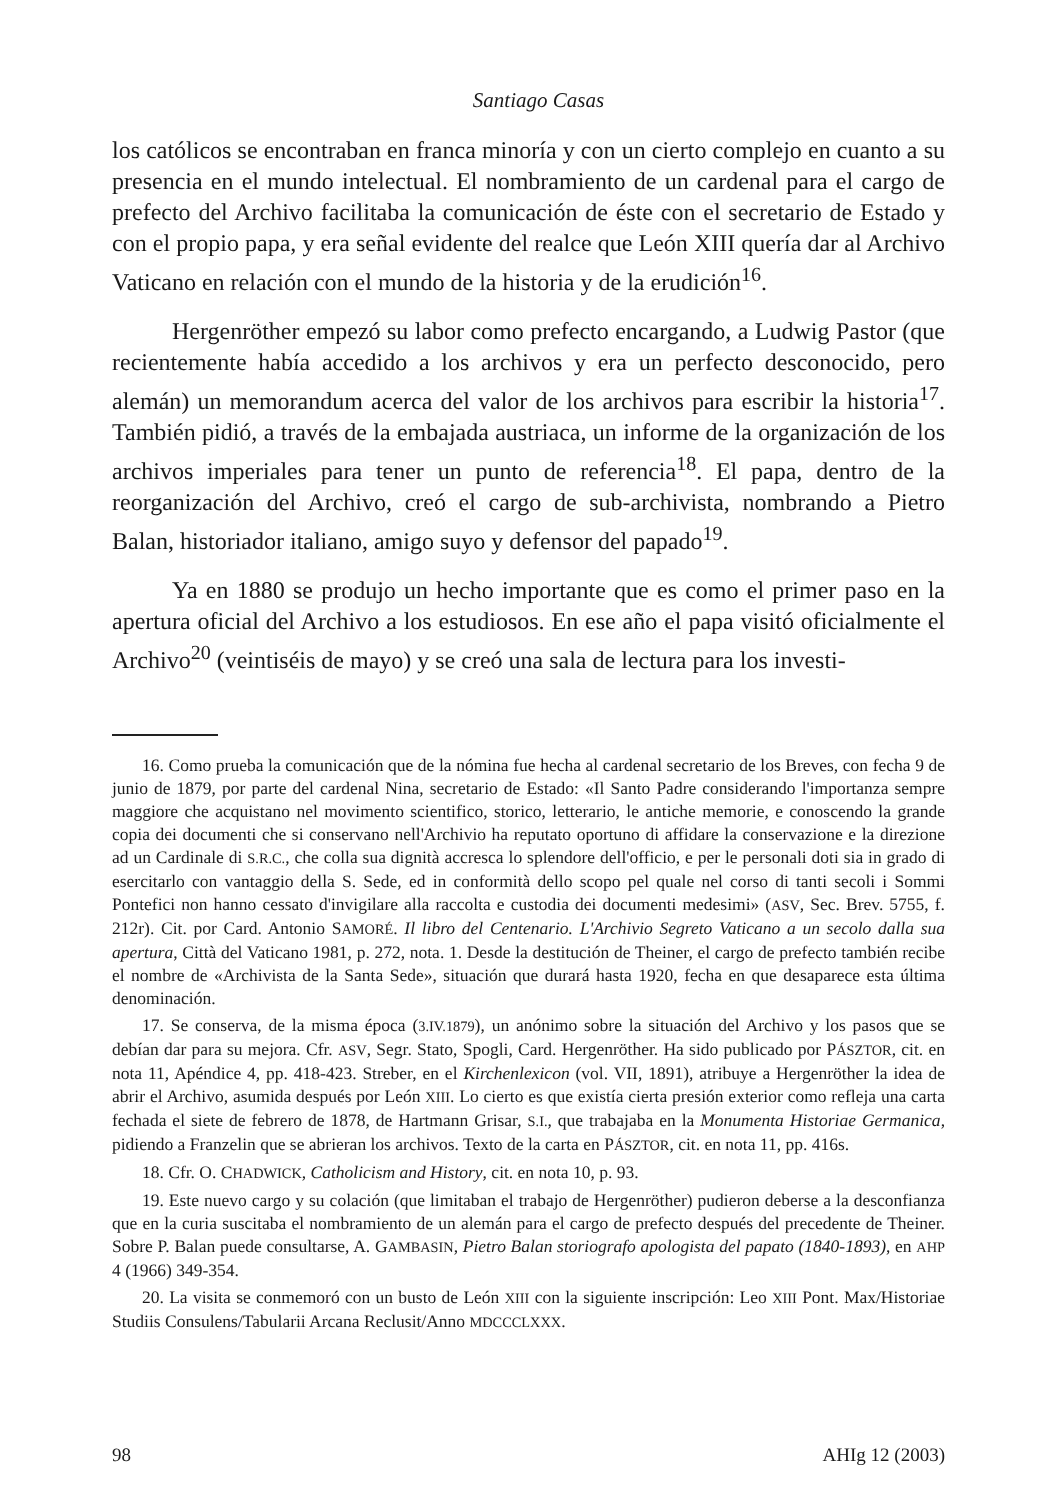Santiago Casas
los católicos se encontraban en franca minoría y con un cierto complejo en cuanto a su presencia en el mundo intelectual. El nombramiento de un cardenal para el cargo de prefecto del Archivo facilitaba la comunicación de éste con el secretario de Estado y con el propio papa, y era señal evidente del realce que León XIII quería dar al Archivo Vaticano en relación con el mundo de la historia y de la erudición<sup>16</sup>.
Hergenröther empezó su labor como prefecto encargando, a Ludwig Pastor (que recientemente había accedido a los archivos y era un perfecto desconocido, pero alemán) un memorandum acerca del valor de los archivos para escribir la historia<sup>17</sup>. También pidió, a través de la embajada austriaca, un informe de la organización de los archivos imperiales para tener un punto de referencia<sup>18</sup>. El papa, dentro de la reorganización del Archivo, creó el cargo de sub-archivista, nombrando a Pietro Balan, historiador italiano, amigo suyo y defensor del papado<sup>19</sup>.
Ya en 1880 se produjo un hecho importante que es como el primer paso en la apertura oficial del Archivo a los estudiosos. En ese año el papa visitó oficialmente el Archivo<sup>20</sup> (veintiséis de mayo) y se creó una sala de lectura para los investi-
16. Como prueba la comunicación que de la nómina fue hecha al cardenal secretario de los Breves, con fecha 9 de junio de 1879, por parte del cardenal Nina, secretario de Estado: «Il Santo Padre considerando l'importanza sempre maggiore che acquistano nel movimento scientifico, storico, letterario, le antiche memorie, e conoscendo la grande copia dei documenti che si conservano nell'Archivio ha reputato oportuno di affidare la conservazione e la direzione ad un Cardinale di S.R.C., che colla sua dignità accresca lo splendore dell'officio, e per le personali doti sia in grado di esercitarlo con vantaggio della S. Sede, ed in conformità dello scopo pel quale nel corso di tanti secoli i Sommi Pontefici non hanno cessato d'invigilare alla raccolta e custodia dei documenti medesimi» (ASV, Sec. Brev. 5755, f. 212r). Cit. por Card. Antonio SAMORÉ. Il libro del Centenario. L'Archivio Segreto Vaticano a un secolo dalla sua apertura, Città del Vaticano 1981, p. 272, nota. 1. Desde la destitución de Theiner, el cargo de prefecto también recibe el nombre de «Archivista de la Santa Sede», situación que durará hasta 1920, fecha en que desaparece esta última denominación.
17. Se conserva, de la misma época (3.IV.1879), un anónimo sobre la situación del Archivo y los pasos que se debían dar para su mejora. Cfr. ASV, Segr. Stato, Spogli, Card. Hergenröther. Ha sido publicado por PÁSZTOR, cit. en nota 11, Apéndice 4, pp. 418-423. Streber, en el Kirchenlexicon (vol. VII, 1891), atribuye a Hergenröther la idea de abrir el Archivo, asumida después por León XIII. Lo cierto es que existía cierta presión exterior como refleja una carta fechada el siete de febrero de 1878, de Hartmann Grisar, S.I., que trabajaba en la Monumenta Historiae Germanica, pidiendo a Franzelin que se abrieran los archivos. Texto de la carta en PÁSZTOR, cit. en nota 11, pp. 416s.
18. Cfr. O. CHADWICK, Catholicism and History, cit. en nota 10, p. 93.
19. Este nuevo cargo y su colación (que limitaban el trabajo de Hergenröther) pudieron deberse a la desconfianza que en la curia suscitaba el nombramiento de un alemán para el cargo de prefecto después del precedente de Theiner. Sobre P. Balan puede consultarse, A. GAMBASIN, Pietro Balan storiografo apologista del papato (1840-1893), en AHP 4 (1966) 349-354.
20. La visita se conmemoró con un busto de León XIII con la siguiente inscripción: Leo XIII Pont. Max/Historiae Studiis Consulens/Tabularii Arcana Reclusit/Anno MDCCCLXXX.
98 AHIg 12 (2003)